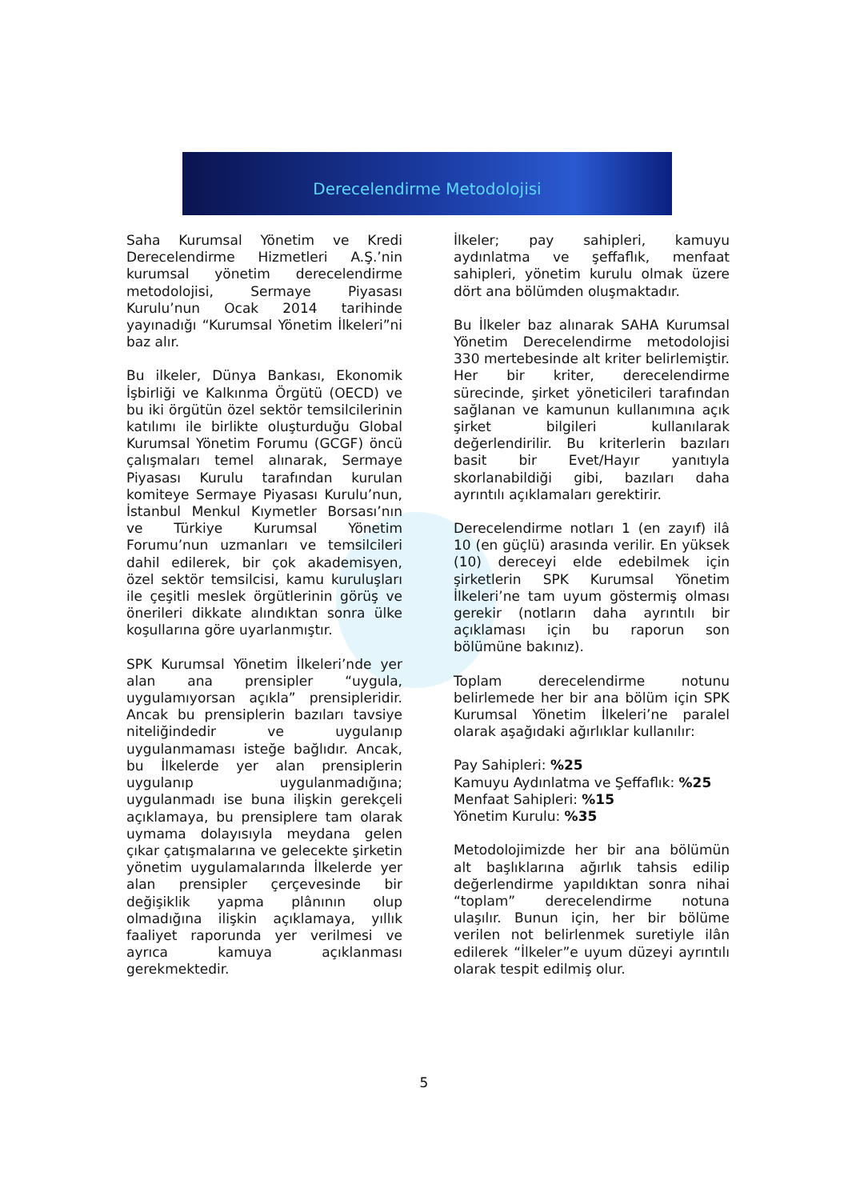Derecelendirme Metodolojisi
Saha Kurumsal Yönetim ve Kredi Derecelendirme Hizmetleri A.Ş.’nin kurumsal yönetim derecelendirme metodolojisi, Sermaye Piyasası Kurulu’nun Ocak 2014 tarihinde yayınadığı “Kurumsal Yönetim İlkeleri”ni baz alır.
Bu ilkeler, Dünya Bankası, Ekonomik İşbirliği ve Kalkınma Örgütü (OECD) ve bu iki örgütün özel sektör temsilcilerinin katılımı ile birlikte oluşturduğu Global Kurumsal Yönetim Forumu (GCGF) öncü çalışmaları temel alınarak, Sermaye Piyasası Kurulu tarafından kurulan komiteye Sermaye Piyasası Kurulu’nun, İstanbul Menkul Kıymetler Borsası’nın ve Türkiye Kurumsal Yönetim Forumu’nun uzmanları ve temsilcileri dahil edilerek, bir çok akademisyen, özel sektör temsilcisi, kamu kuruluşları ile çeşitli meslek örgütlerinin görüş ve önerileri dikkate alındıktan sonra ülke koşullarına göre uyarlanmıştır.
SPK Kurumsal Yönetim İlkeleri’nde yer alan ana prensipler “uygula, uygulamıyorsan açıkla” prensipleridir. Ancak bu prensiplerin bazıları tavsiye niteliğindedir ve uygulanıp uygulanmaması isteğe bağlıdır. Ancak, bu İlkelerde yer alan prensiplerin uygulanıp uygulanmadığına; uygulanmadı ise buna ilişkin gerekçeli açıklamaya, bu prensiplere tam olarak uymama dolayısıyla meydana gelen çıkar çatışmalarına ve gelecekte şirketin yönetim uygulamalarında İlkelerde yer alan prensipler çerçevesinde bir değişiklik yapma plânının olup olmadığına ilişkin açıklamaya, yıllık faaliyet raporunda yer verilmesi ve ayrıca kamuya açıklanması gerekmektedir.
İlkeler; pay sahipleri, kamuyu aydınlatma ve şeffaflık, menfaat sahipleri, yönetim kurulu olmak üzere dört ana bölümden oluşmaktadır.
Bu İlkeler baz alınarak SAHA Kurumsal Yönetim Derecelendirme metodolojisi 330 mertebesinde alt kriter belirlemiştir. Her bir kriter, derecelendirme sürecinde, şirket yöneticileri tarafından sağlanan ve kamunun kullanımına açık şirket bilgileri kullanılarak değerlendirilir. Bu kriterlerin bazıları basit bir Evet/Hayır yanıtıyla skorlanabildiği gibi, bazıları daha ayrıntılı açıklamaları gerektirir.
Derecelendirme notları 1 (en zayıf) ilâ 10 (en güçlü) arasında verilir. En yüksek (10) dereceyi elde edebilmek için şirketlerin SPK Kurumsal Yönetim İlkeleri’ne tam uyum göstermiş olması gerekir (notların daha ayrıntılı bir açıklaması için bu raporun son bölümüne bakınız).
Toplam derecelendirme notunu belirlemede her bir ana bölüm için SPK Kurumsal Yönetim İlkeleri’ne paralel olarak aşağıdaki ağırlıklar kullanılır:
Pay Sahipleri: %25
Kamuyu Aydınlatma ve Şeffaflık: %25
Menfaat Sahipleri: %15
Yönetim Kurulu: %35
Metodolojimizde her bir ana bölümün alt başlıklarına ağırlık tahsis edilip değerlendirme yapıldıktan sonra nihai “toplam” derecelendirme notuna ulaşılır. Bunun için, her bir bölüme verilen not belirlenmek suretiyle ilân edilerek “İlkeler”e uyum düzeyi ayrıntılı olarak tespit edilmiş olur.
5